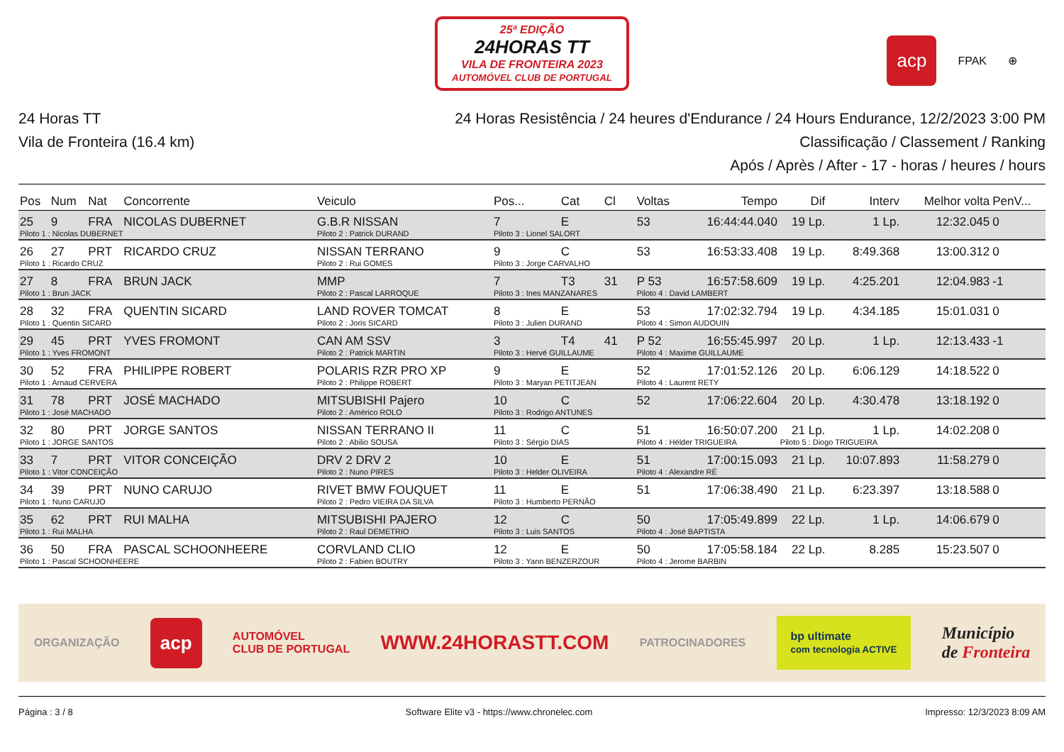25ª EDIÇÃO
24HORAS TT
VILA DE FRONTEIRA 2023
AUTOMÓVEL CLUB DE PORTUGAL
acp FPAK ⊕
24 Horas TT
Vila de Fronteira (16.4 km)
24 Horas Resistência / 24 heures d'Endurance / 24 Hours Endurance, 12/2/2023 3:00 PM
Classificação / Classement / Ranking
Após / Après / After - 17 - horas / heures / hours
| Pos | Num | Nat | Concorrente | Veiculo | Pos... | Cat | Cl | Voltas | Tempo | Dif | Interv | Melhor volta | PenV... |
| --- | --- | --- | --- | --- | --- | --- | --- | --- | --- | --- | --- | --- | --- |
| 25 | 9 | FRA | NICOLAS DUBERNET | G.B.R NISSAN | 7 | E | | 53 | 16:44:44.040 | 19 Lp. | 1 Lp. | 12:32.045 | 0 |
| Piloto 1 : Nicolas DUBERNET | | | | Piloto 2 : Patrick DURAND | Piloto 3 : Lionel SALORT | | | | | | | | |
| 26 | 27 | PRT | RICARDO CRUZ | NISSAN TERRANO | 9 | C | | 53 | 16:53:33.408 | 19 Lp. | 8:49.368 | 13:00.312 | 0 |
| Piloto 1 : Ricardo CRUZ | | | | Piloto 2 : Rui GOMES | Piloto 3 : Jorge CARVALHO | | | | | | | | |
| 27 | 8 | FRA | BRUN JACK | MMP | 7 | T3 | 31 | P 53 | 16:57:58.609 | 19 Lp. | 4:25.201 | 12:04.983 | -1 |
| Piloto 1 : Brun JACK | | | | Piloto 2 : Pascal LARROQUE | Piloto 3 : Ines MANZANARES | | | Piloto 4 : David LAMBERT | | | | | |
| 28 | 32 | FRA | QUENTIN SICARD | LAND ROVER TOMCAT | 8 | E | | 53 | 17:02:32.794 | 19 Lp. | 4:34.185 | 15:01.031 | 0 |
| Piloto 1 : Quentin SICARD | | | | Piloto 2 : Joris SICARD | Piloto 3 : Julien DURAND | | | Piloto 4 : Simon AUDOUIN | | | | | |
| 29 | 45 | PRT | YVES FROMONT | CAN AM SSV | 3 | T4 | 41 | P 52 | 16:55:45.997 | 20 Lp. | 1 Lp. | 12:13.433 | -1 |
| Piloto 1 : Yves FROMONT | | | | Piloto 2 : Patrick MARTIN | Piloto 3 : Hervé GUILLAUME | | | Piloto 4 : Maxime GUILLAUME | | | | | |
| 30 | 52 | FRA | PHILIPPE ROBERT | POLARIS RZR PRO XP | 9 | E | | 52 | 17:01:52.126 | 20 Lp. | 6:06.129 | 14:18.522 | 0 |
| Piloto 1 : Arnaud CERVERA | | | | Piloto 2 : Philippe ROBERT | Piloto 3 : Maryan PETITJEAN | | | Piloto 4 : Laurent RETY | | | | | |
| 31 | 78 | PRT | JOSÉ MACHADO | MITSUBISHI Pajero | 10 | C | | 52 | 17:06:22.604 | 20 Lp. | 4:30.478 | 13:18.192 | 0 |
| Piloto 1 : José MACHADO | | | | Piloto 2 : Américo ROLO | Piloto 3 : Rodrigo ANTUNES | | | | | | | | |
| 32 | 80 | PRT | JORGE SANTOS | NISSAN TERRANO II | 11 | C | | 51 | 16:50:07.200 | 21 Lp. | 1 Lp. | 14:02.208 | 0 |
| Piloto 1 : JORGE SANTOS | | | | Piloto 2 : Abilio SOUSA | Piloto 3 : Sérgio DIAS | | | Piloto 4 : Hélder TRIGUEIRA | | Piloto 5 : Diogo TRIGUEIRA | | | |
| 33 | 7 | PRT | VITOR CONCEIÇÃO | DRV 2 DRV 2 | 10 | E | | 51 | 17:00:15.093 | 21 Lp. | 10:07.893 | 11:58.279 | 0 |
| Piloto 1 : Vitor CONCEIÇÃO | | | | Piloto 2 : Nuno PIRES | Piloto 3 : Helder OLIVEIRA | | | Piloto 4 : Alexandre RÉ | | | | | |
| 34 | 39 | PRT | NUNO CARUJO | RIVET BMW FOUQUET | 11 | E | | 51 | 17:06:38.490 | 21 Lp. | 6:23.397 | 13:18.588 | 0 |
| Piloto 1 : Nuno CARUJO | | | | Piloto 2 : Pedro VIEIRA DA SILVA | Piloto 3 : Humberto PERNÃO | | | | | | | | |
| 35 | 62 | PRT | RUI MALHA | MITSUBISHI PAJERO | 12 | C | | 50 | 17:05:49.899 | 22 Lp. | 1 Lp. | 14:06.679 | 0 |
| Piloto 1 : Rui MALHA | | | | Piloto 2 : Raul DEMETRIO | Piloto 3 : Luis SANTOS | | | Piloto 4 : José BAPTISTA | | | | | |
| 36 | 50 | FRA | PASCAL SCHOONHEERE | CORVLAND CLIO | 12 | E | | 50 | 17:05:58.184 | 22 Lp. | 8.285 | 15:23.507 | 0 |
| Piloto 1 : Pascal SCHOONHEERE | | | | Piloto 2 : Fabien BOUTRY | Piloto 3 : Yann BENZERZOUR | | | Piloto 4 : Jerome BARBIN | | | | | |
ORGANIZAÇÃO acp AUTOMÓVEL
CLUB DE PORTUGAL WWW.24HORASTT.COM PATROCINADORES bp ultimate
com tecnologia ACTIVE Município
de Fronteira
Página : 3 / 8 Software Elite v3 - https://www.chronelec.com Impresso: 12/3/2023 8:09 AM